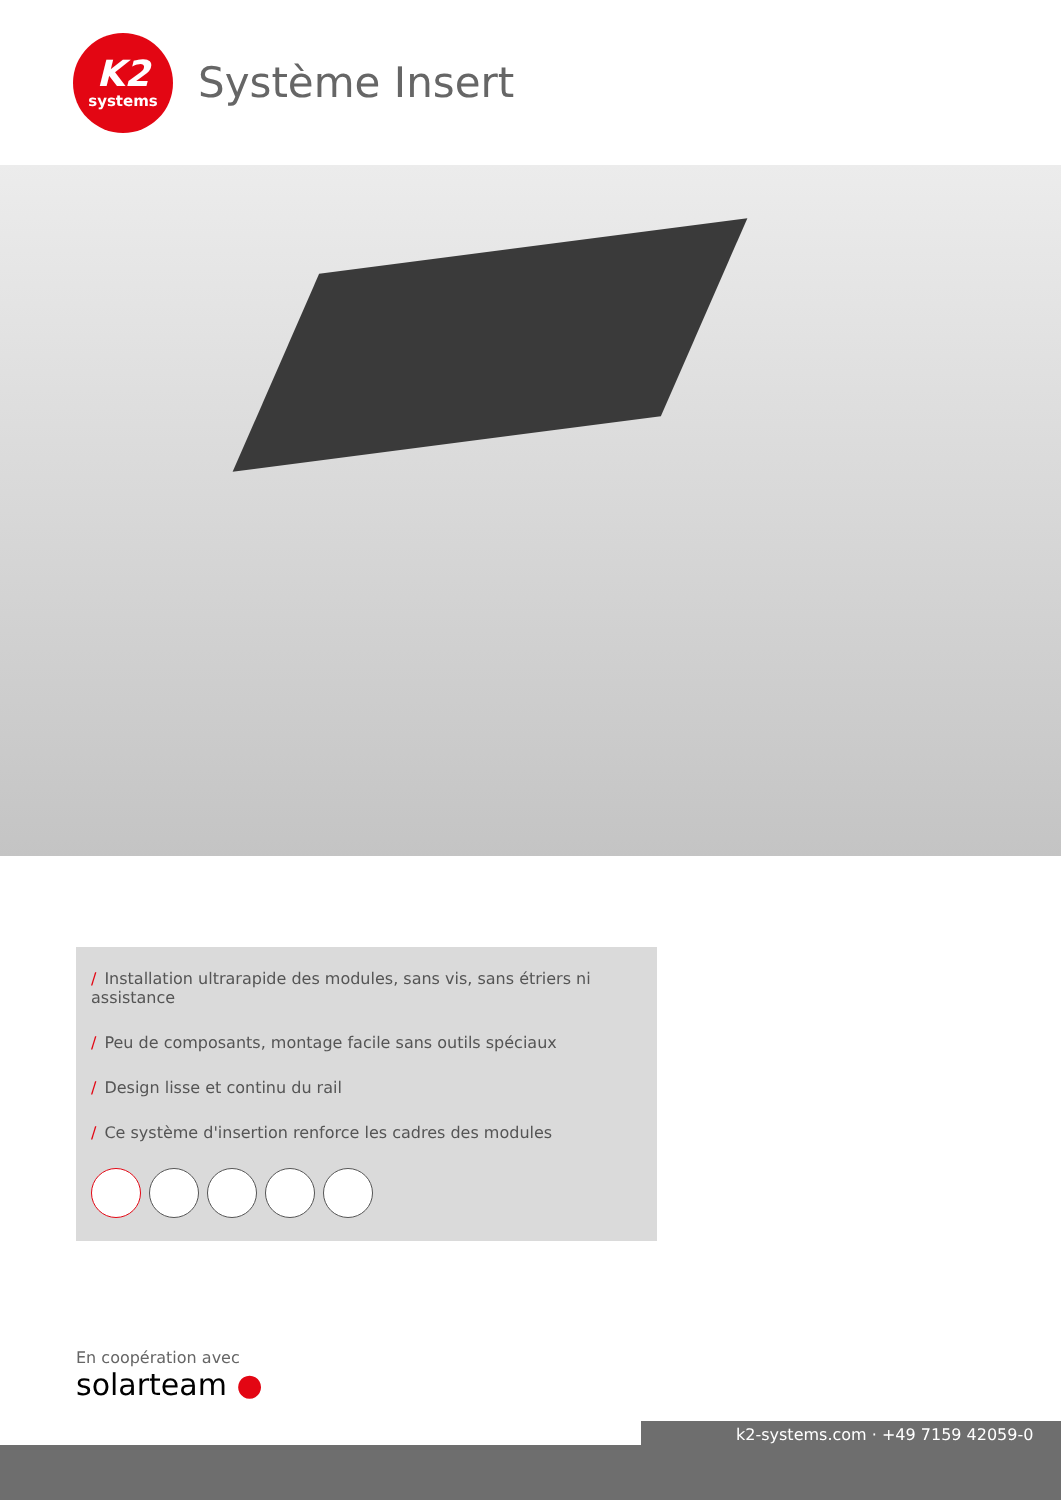K2
systems
Système Insert
/ Installation ultrarapide des modules, sans vis, sans étriers ni assistance
/ Peu de composants, montage facile sans outils spéciaux
/ Design lisse et continu du rail
/ Ce système d'insertion renforce les cadres des modules
En coopération avec
solarteam ●
k2-systems.com · +49 7159 42059-0